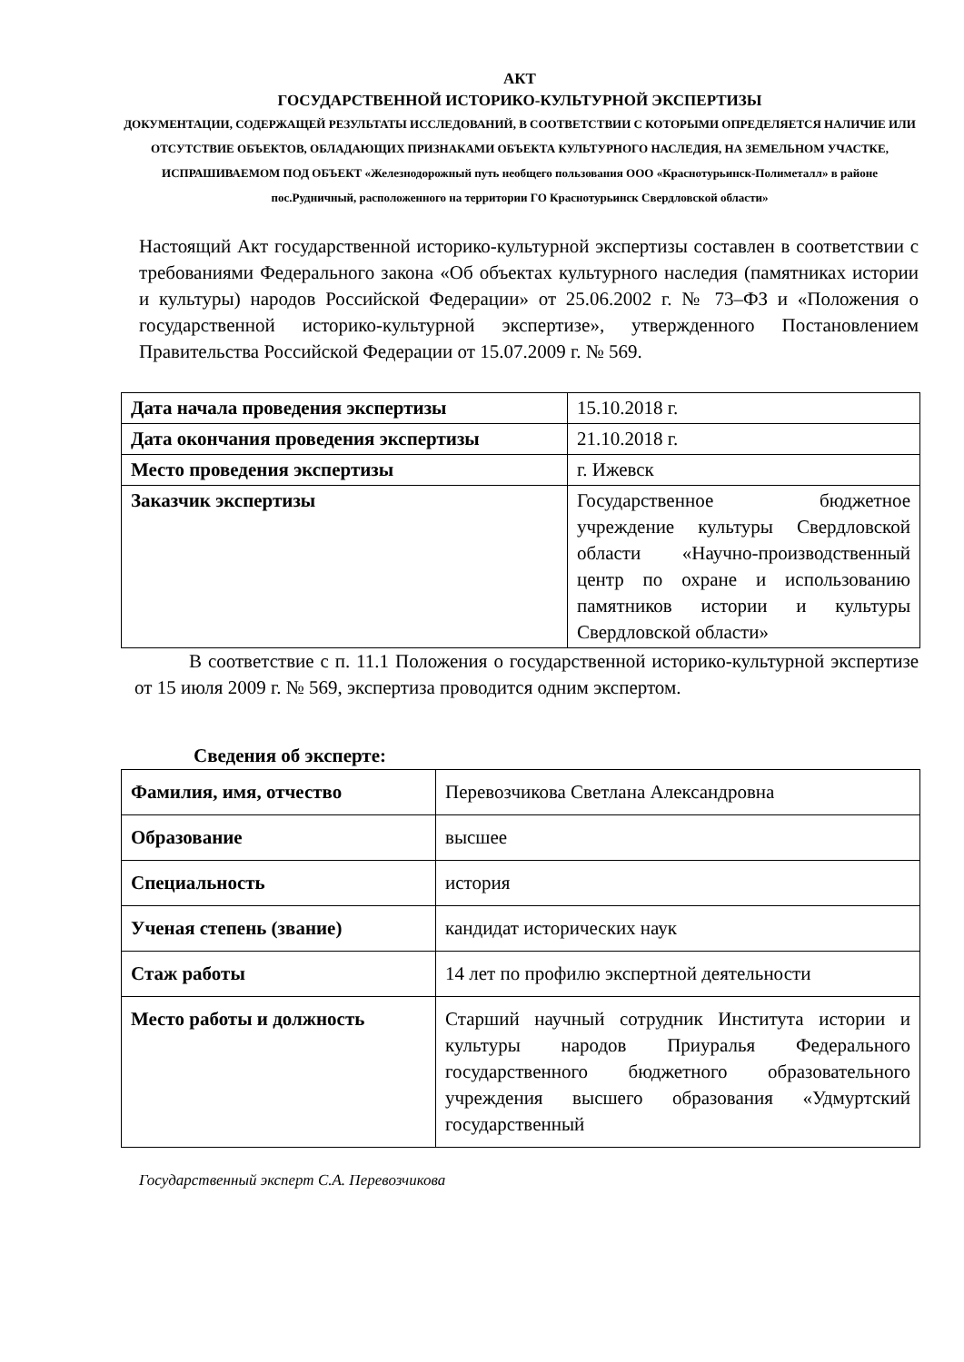АКТ
ГОСУДАРСТВЕННОЙ ИСТОРИКО-КУЛЬТУРНОЙ ЭКСПЕРТИЗЫ
ДОКУМЕНТАЦИИ, СОДЕРЖАЩЕЙ РЕЗУЛЬТАТЫ ИССЛЕДОВАНИЙ, В СООТВЕТСТВИИ С КОТОРЫМИ ОПРЕДЕЛЯЕТСЯ НАЛИЧИЕ ИЛИ ОТСУТСТВИЕ ОБЪЕКТОВ, ОБЛАДАЮЩИХ ПРИЗНАКАМИ ОБЪЕКТА КУЛЬТУРНОГО НАСЛЕДИЯ, НА ЗЕМЕЛЬНОМ УЧАСТКЕ, ИСПРАШИВАЕМОМ ПОД ОБЪЕКТ «Железнодорожный путь необщего пользования ООО «Краснотурьинск-Полиметалл» в районе пос.Рудничный, расположенного на территории ГО Краснотурьинск Свердловской области»
Настоящий Акт государственной историко-культурной экспертизы составлен в соответствии с требованиями Федерального закона «Об объектах культурного наследия (памятниках истории и культуры) народов Российской Федерации» от 25.06.2002 г. № 73–ФЗ и «Положения о государственной историко-культурной экспертизе», утвержденного Постановлением Правительства Российской Федерации от 15.07.2009 г. № 569.
| Дата начала проведения экспертизы | 15.10.2018 г. |
| Дата окончания проведения экспертизы | 21.10.2018 г. |
| Место проведения экспертизы | г. Ижевск |
| Заказчик экспертизы | Государственное бюджетное учреждение культуры Свердловской области «Научно-производственный центр по охране и использованию памятников истории и культуры Свердловской области» |
В соответствие с п. 11.1 Положения о государственной историко-культурной экспертизе от 15 июля 2009 г. № 569, экспертиза проводится одним экспертом.
Сведения об эксперте:
| Фамилия, имя, отчество | Перевозчикова Светлана Александровна |
| Образование | высшее |
| Специальность | история |
| Ученая степень (звание) | кандидат исторических наук |
| Стаж работы | 14 лет по профилю экспертной деятельности |
| Место работы и должность | Старший научный сотрудник Института истории и культуры народов Приуралья Федерального государственного бюджетного образовательного учреждения высшего образования «Удмуртский государственный |
Государственный эксперт С.А. Перевозчикова